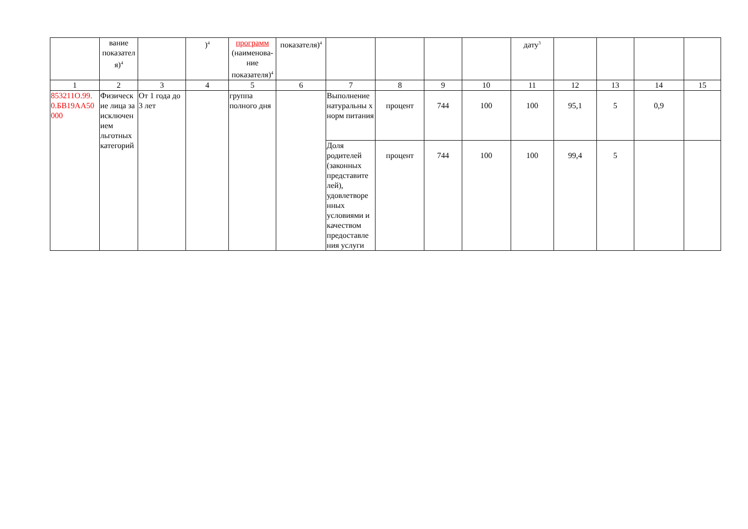| | вание показател я)<sup>4</sup> | | )<sup>4</sup> | программ (наименова-ние показателя)<sup>4</sup> | показателя)<sup>4</sup> | | | | | дату<sup>3</sup> | | | | |
| 1 | 2 | 3 | 4 | 5 | 6 | 7 | 8 | 9 | 10 | 11 | 12 | 13 | 14 | 15 |
| 853211О.99. 0.БВ19АА50 000 | Физическ ие лица за исключен ием льготных категорий | От 1 года до 3 лет | | группа полного дня | | Выполнение натуральны х норм питания | процент | 744 | 100 | 100 | 95,1 | 5 | 0,9 | |
| | | | | | | Доля родителей (законных представите лей), удовлетворе нных условиями и качеством предоставле ния услуги | процент | 744 | 100 | 100 | 99,4 | 5 | | |